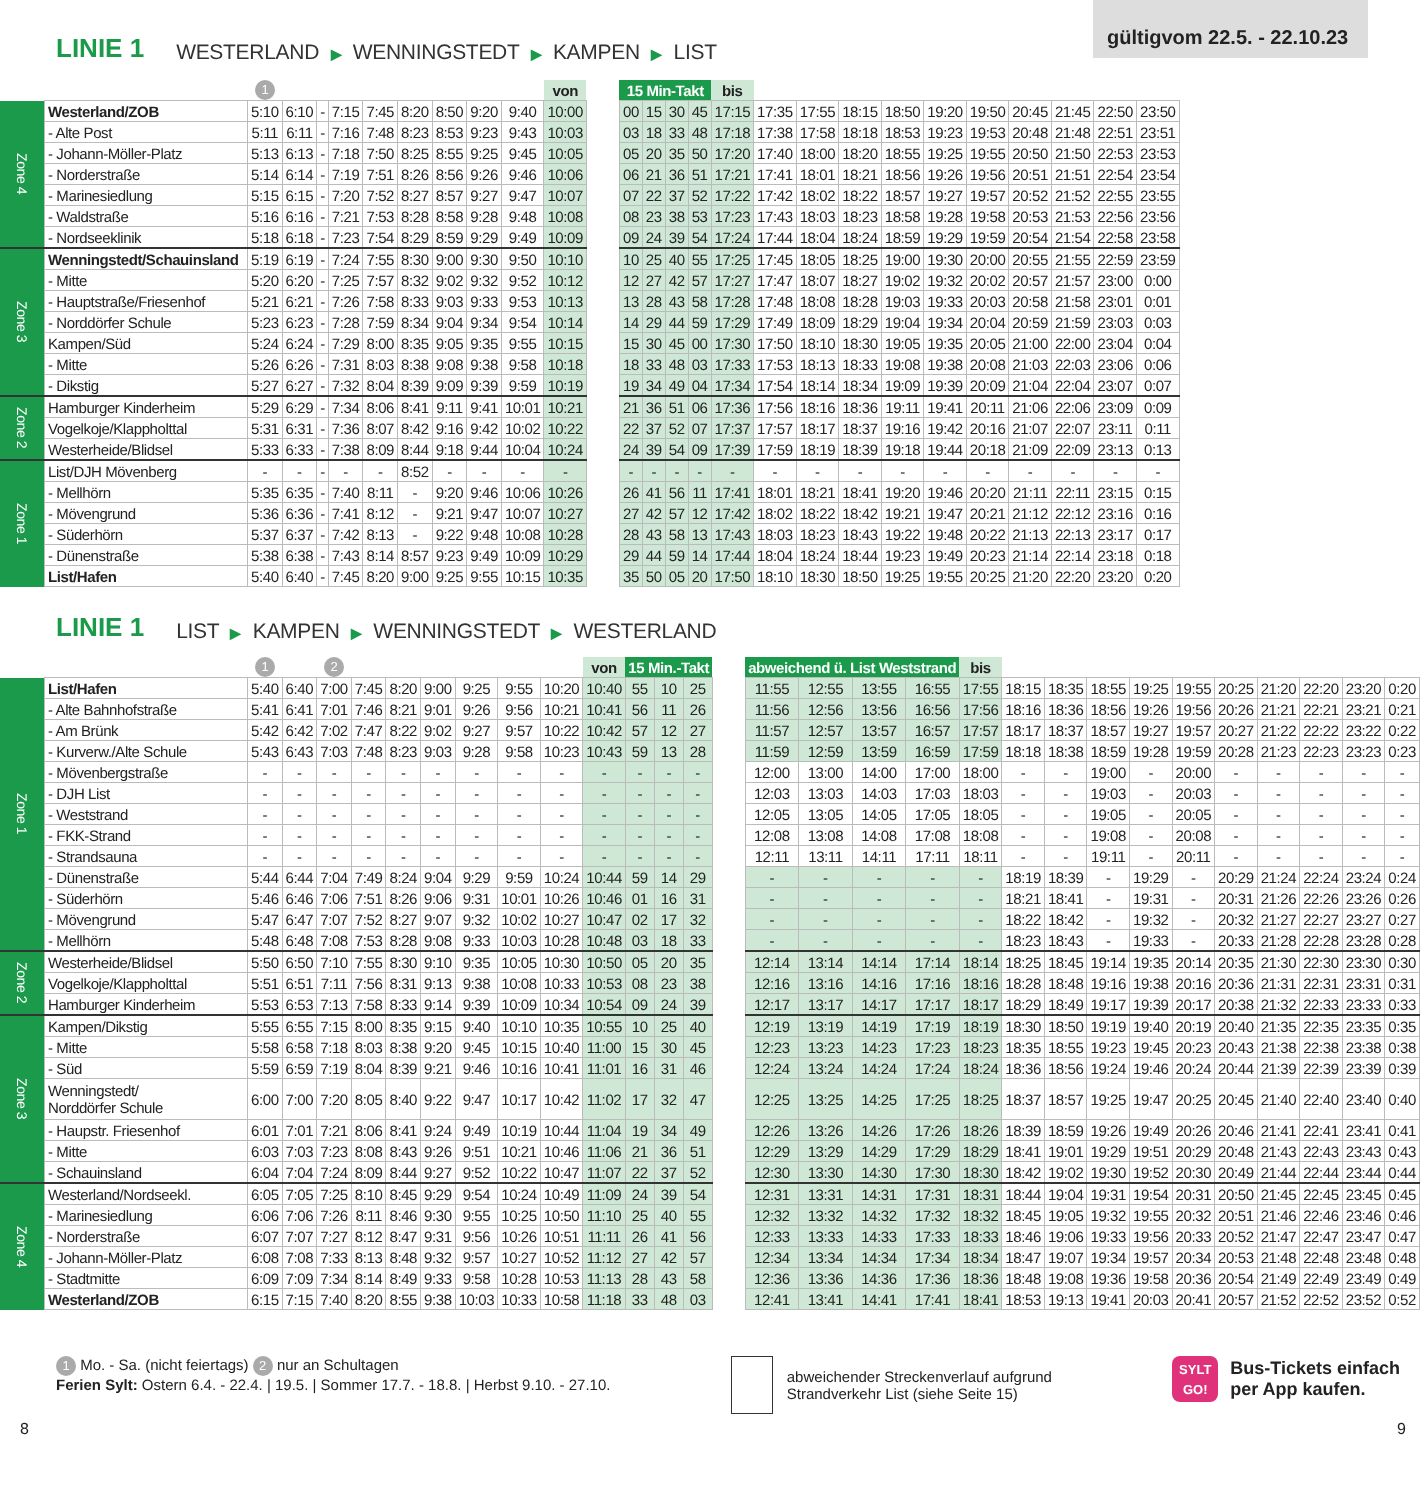gültigvom 22.5. - 22.10.23
LINIE 1 WESTERLAND ▶ WENNINGSTEDT ▶ KAMPEN ▶ LIST
| | | 1 | | | | | | | | | von |
| --- | --- | --- | --- | --- | --- | --- | --- | --- | --- | --- | --- |
| Zone 4 | Westerland/ZOB | 5:10 | 6:10 | - | 7:15 | 7:45 | 8:20 | 8:50 | 9:20 | 9:40 | 10:00 |
| | - Alte Post | 5:11 | 6:11 | - | 7:16 | 7:48 | 8:23 | 8:53 | 9:23 | 9:43 | 10:03 |
| | - Johann-Möller-Platz | 5:13 | 6:13 | - | 7:18 | 7:50 | 8:25 | 8:55 | 9:25 | 9:45 | 10:05 |
| | - Norderstraße | 5:14 | 6:14 | - | 7:19 | 7:51 | 8:26 | 8:56 | 9:26 | 9:46 | 10:06 |
| | - Marinesiedlung | 5:15 | 6:15 | - | 7:20 | 7:52 | 8:27 | 8:57 | 9:27 | 9:47 | 10:07 |
| | - Waldstraße | 5:16 | 6:16 | - | 7:21 | 7:53 | 8:28 | 8:58 | 9:28 | 9:48 | 10:08 |
| | - Nordseeklinik | 5:18 | 6:18 | - | 7:23 | 7:54 | 8:29 | 8:59 | 9:29 | 9:49 | 10:09 |
| Zone 3 | Wenningstedt/Schauinsland | 5:19 | 6:19 | - | 7:24 | 7:55 | 8:30 | 9:00 | 9:30 | 9:50 | 10:10 |
| | - Mitte | 5:20 | 6:20 | - | 7:25 | 7:57 | 8:32 | 9:02 | 9:32 | 9:52 | 10:12 |
| | - Hauptstraße/Friesenhof | 5:21 | 6:21 | - | 7:26 | 7:58 | 8:33 | 9:03 | 9:33 | 9:53 | 10:13 |
| | - Norddörfer Schule | 5:23 | 6:23 | - | 7:28 | 7:59 | 8:34 | 9:04 | 9:34 | 9:54 | 10:14 |
| | Kampen/Süd | 5:24 | 6:24 | - | 7:29 | 8:00 | 8:35 | 9:05 | 9:35 | 9:55 | 10:15 |
| | - Mitte | 5:26 | 6:26 | - | 7:31 | 8:03 | 8:38 | 9:08 | 9:38 | 9:58 | 10:18 |
| | - Dikstig | 5:27 | 6:27 | - | 7:32 | 8:04 | 8:39 | 9:09 | 9:39 | 9:59 | 10:19 |
| Zone 2 | Hamburger Kinderheim | 5:29 | 6:29 | - | 7:34 | 8:06 | 8:41 | 9:11 | 9:41 | 10:01 | 10:21 |
| | Vogelkoje/Klappholttal | 5:31 | 6:31 | - | 7:36 | 8:07 | 8:42 | 9:16 | 9:42 | 10:02 | 10:22 |
| | Westerheide/Blidsel | 5:33 | 6:33 | - | 7:38 | 8:09 | 8:44 | 9:18 | 9:44 | 10:04 | 10:24 |
| Zone 1 | List/DJH Mövenberg | - | - | - | - | - | 8:52 | - | - | - | - |
| | - Mellhörn | 5:35 | 6:35 | - | 7:40 | 8:11 | - | 9:20 | 9:46 | 10:06 | 10:26 |
| | - Mövengrund | 5:36 | 6:36 | - | 7:41 | 8:12 | - | 9:21 | 9:47 | 10:07 | 10:27 |
| | - Süderhörn | 5:37 | 6:37 | - | 7:42 | 8:13 | - | 9:22 | 9:48 | 10:08 | 10:28 |
| | - Dünenstraße | 5:38 | 6:38 | - | 7:43 | 8:14 | 8:57 | 9:23 | 9:49 | 10:09 | 10:29 |
| | List/Hafen | 5:40 | 6:40 | - | 7:45 | 8:20 | 9:00 | 9:25 | 9:55 | 10:15 | 10:35 |
| 15 Min-Takt | | | | bis | | | | | | | | | | |
| --- | --- | --- | --- | --- | --- | --- | --- | --- | --- | --- | --- | --- | --- | --- |
| 00 | 15 | 30 | 45 | 17:15 | 17:35 | 17:55 | 18:15 | 18:50 | 19:20 | 19:50 | 20:45 | 21:45 | 22:50 | 23:50 |
| 03 | 18 | 33 | 48 | 17:18 | 17:38 | 17:58 | 18:18 | 18:53 | 19:23 | 19:53 | 20:48 | 21:48 | 22:51 | 23:51 |
| 05 | 20 | 35 | 50 | 17:20 | 17:40 | 18:00 | 18:20 | 18:55 | 19:25 | 19:55 | 20:50 | 21:50 | 22:53 | 23:53 |
| 06 | 21 | 36 | 51 | 17:21 | 17:41 | 18:01 | 18:21 | 18:56 | 19:26 | 19:56 | 20:51 | 21:51 | 22:54 | 23:54 |
| 07 | 22 | 37 | 52 | 17:22 | 17:42 | 18:02 | 18:22 | 18:57 | 19:27 | 19:57 | 20:52 | 21:52 | 22:55 | 23:55 |
| 08 | 23 | 38 | 53 | 17:23 | 17:43 | 18:03 | 18:23 | 18:58 | 19:28 | 19:58 | 20:53 | 21:53 | 22:56 | 23:56 |
| 09 | 24 | 39 | 54 | 17:24 | 17:44 | 18:04 | 18:24 | 18:59 | 19:29 | 19:59 | 20:54 | 21:54 | 22:58 | 23:58 |
| 10 | 25 | 40 | 55 | 17:25 | 17:45 | 18:05 | 18:25 | 19:00 | 19:30 | 20:00 | 20:55 | 21:55 | 22:59 | 23:59 |
| 12 | 27 | 42 | 57 | 17:27 | 17:47 | 18:07 | 18:27 | 19:02 | 19:32 | 20:02 | 20:57 | 21:57 | 23:00 | 0:00 |
| 13 | 28 | 43 | 58 | 17:28 | 17:48 | 18:08 | 18:28 | 19:03 | 19:33 | 20:03 | 20:58 | 21:58 | 23:01 | 0:01 |
| 14 | 29 | 44 | 59 | 17:29 | 17:49 | 18:09 | 18:29 | 19:04 | 19:34 | 20:04 | 20:59 | 21:59 | 23:03 | 0:03 |
| 15 | 30 | 45 | 00 | 17:30 | 17:50 | 18:10 | 18:30 | 19:05 | 19:35 | 20:05 | 21:00 | 22:00 | 23:04 | 0:04 |
| 18 | 33 | 48 | 03 | 17:33 | 17:53 | 18:13 | 18:33 | 19:08 | 19:38 | 20:08 | 21:03 | 22:03 | 23:06 | 0:06 |
| 19 | 34 | 49 | 04 | 17:34 | 17:54 | 18:14 | 18:34 | 19:09 | 19:39 | 20:09 | 21:04 | 22:04 | 23:07 | 0:07 |
| 21 | 36 | 51 | 06 | 17:36 | 17:56 | 18:16 | 18:36 | 19:11 | 19:41 | 20:11 | 21:06 | 22:06 | 23:09 | 0:09 |
| 22 | 37 | 52 | 07 | 17:37 | 17:57 | 18:17 | 18:37 | 19:16 | 19:42 | 20:16 | 21:07 | 22:07 | 23:11 | 0:11 |
| 24 | 39 | 54 | 09 | 17:39 | 17:59 | 18:19 | 18:39 | 19:18 | 19:44 | 20:18 | 21:09 | 22:09 | 23:13 | 0:13 |
| - | - | - | - | - | - | - | - | - | - | - | - | - | - | - |
| 26 | 41 | 56 | 11 | 17:41 | 18:01 | 18:21 | 18:41 | 19:20 | 19:46 | 20:20 | 21:11 | 22:11 | 23:15 | 0:15 |
| 27 | 42 | 57 | 12 | 17:42 | 18:02 | 18:22 | 18:42 | 19:21 | 19:47 | 20:21 | 21:12 | 22:12 | 23:16 | 0:16 |
| 28 | 43 | 58 | 13 | 17:43 | 18:03 | 18:23 | 18:43 | 19:22 | 19:48 | 20:22 | 21:13 | 22:13 | 23:17 | 0:17 |
| 29 | 44 | 59 | 14 | 17:44 | 18:04 | 18:24 | 18:44 | 19:23 | 19:49 | 20:23 | 21:14 | 22:14 | 23:18 | 0:18 |
| 35 | 50 | 05 | 20 | 17:50 | 18:10 | 18:30 | 18:50 | 19:25 | 19:55 | 20:25 | 21:20 | 22:20 | 23:20 | 0:20 |
LINIE 1 LIST ▶ KAMPEN ▶ WENNINGSTEDT ▶ WESTERLAND
| | | 1 | | 2 | | | | | | | von | 15 Min.-Takt | | |
| --- | --- | --- | --- | --- | --- | --- | --- | --- | --- | --- | --- | --- | --- | --- |
| Zone 1 | List/Hafen | 5:40 | 6:40 | 7:00 | 7:45 | 8:20 | 9:00 | 9:25 | 9:55 | 10:20 | 10:40 | 55 | 10 | 25 |
| | - Alte Bahnhofstraße | 5:41 | 6:41 | 7:01 | 7:46 | 8:21 | 9:01 | 9:26 | 9:56 | 10:21 | 10:41 | 56 | 11 | 26 |
| | - Am Brünk | 5:42 | 6:42 | 7:02 | 7:47 | 8:22 | 9:02 | 9:27 | 9:57 | 10:22 | 10:42 | 57 | 12 | 27 |
| | - Kurverw./Alte Schule | 5:43 | 6:43 | 7:03 | 7:48 | 8:23 | 9:03 | 9:28 | 9:58 | 10:23 | 10:43 | 59 | 13 | 28 |
| | - Mövenbergstraße | - | - | - | - | - | - | - | - | - | - | - | - | - |
| | - DJH List | - | - | - | - | - | - | - | - | - | - | - | - | - |
| | - Weststrand | - | - | - | - | - | - | - | - | - | - | - | - | - |
| | - FKK-Strand | - | - | - | - | - | - | - | - | - | - | - | - | - |
| | - Strandsauna | - | - | - | - | - | - | - | - | - | - | - | - | - |
| | - Dünenstraße | 5:44 | 6:44 | 7:04 | 7:49 | 8:24 | 9:04 | 9:29 | 9:59 | 10:24 | 10:44 | 59 | 14 | 29 |
| | - Süderhörn | 5:46 | 6:46 | 7:06 | 7:51 | 8:26 | 9:06 | 9:31 | 10:01 | 10:26 | 10:46 | 01 | 16 | 31 |
| | - Mövengrund | 5:47 | 6:47 | 7:07 | 7:52 | 8:27 | 9:07 | 9:32 | 10:02 | 10:27 | 10:47 | 02 | 17 | 32 |
| | - Mellhörn | 5:48 | 6:48 | 7:08 | 7:53 | 8:28 | 9:08 | 9:33 | 10:03 | 10:28 | 10:48 | 03 | 18 | 33 |
| Zone 2 | Westerheide/Blidsel | 5:50 | 6:50 | 7:10 | 7:55 | 8:30 | 9:10 | 9:35 | 10:05 | 10:30 | 10:50 | 05 | 20 | 35 |
| | Vogelkoje/Klappholttal | 5:51 | 6:51 | 7:11 | 7:56 | 8:31 | 9:13 | 9:38 | 10:08 | 10:33 | 10:53 | 08 | 23 | 38 |
| | Hamburger Kinderheim | 5:53 | 6:53 | 7:13 | 7:58 | 8:33 | 9:14 | 9:39 | 10:09 | 10:34 | 10:54 | 09 | 24 | 39 |
| Zone 3 | Kampen/Dikstig | 5:55 | 6:55 | 7:15 | 8:00 | 8:35 | 9:15 | 9:40 | 10:10 | 10:35 | 10:55 | 10 | 25 | 40 |
| | - Mitte | 5:58 | 6:58 | 7:18 | 8:03 | 8:38 | 9:20 | 9:45 | 10:15 | 10:40 | 11:00 | 15 | 30 | 45 |
| | - Süd | 5:59 | 6:59 | 7:19 | 8:04 | 8:39 | 9:21 | 9:46 | 10:16 | 10:41 | 11:01 | 16 | 31 | 46 |
| | Wenningstedt/ Norddörfer Schule | 6:00 | 7:00 | 7:20 | 8:05 | 8:40 | 9:22 | 9:47 | 10:17 | 10:42 | 11:02 | 17 | 32 | 47 |
| | - Haupstr. Friesenhof | 6:01 | 7:01 | 7:21 | 8:06 | 8:41 | 9:24 | 9:49 | 10:19 | 10:44 | 11:04 | 19 | 34 | 49 |
| | - Mitte | 6:03 | 7:03 | 7:23 | 8:08 | 8:43 | 9:26 | 9:51 | 10:21 | 10:46 | 11:06 | 21 | 36 | 51 |
| | - Schauinsland | 6:04 | 7:04 | 7:24 | 8:09 | 8:44 | 9:27 | 9:52 | 10:22 | 10:47 | 11:07 | 22 | 37 | 52 |
| Zone 4 | Westerland/Nordseekl. | 6:05 | 7:05 | 7:25 | 8:10 | 8:45 | 9:29 | 9:54 | 10:24 | 10:49 | 11:09 | 24 | 39 | 54 |
| | - Marinesiedlung | 6:06 | 7:06 | 7:26 | 8:11 | 8:46 | 9:30 | 9:55 | 10:25 | 10:50 | 11:10 | 25 | 40 | 55 |
| | - Norderstraße | 6:07 | 7:07 | 7:27 | 8:12 | 8:47 | 9:31 | 9:56 | 10:26 | 10:51 | 11:11 | 26 | 41 | 56 |
| | - Johann-Möller-Platz | 6:08 | 7:08 | 7:33 | 8:13 | 8:48 | 9:32 | 9:57 | 10:27 | 10:52 | 11:12 | 27 | 42 | 57 |
| | - Stadtmitte | 6:09 | 7:09 | 7:34 | 8:14 | 8:49 | 9:33 | 9:58 | 10:28 | 10:53 | 11:13 | 28 | 43 | 58 |
| | Westerland/ZOB | 6:15 | 7:15 | 7:40 | 8:20 | 8:55 | 9:38 | 10:03 | 10:33 | 10:58 | 11:18 | 33 | 48 | 03 |
| abweichend ü. List Weststrand | | | | bis | | | | | | | | | | |
| --- | --- | --- | --- | --- | --- | --- | --- | --- | --- | --- | --- | --- | --- | --- |
| 11:55 | 12:55 | 13:55 | 16:55 | 17:55 | 18:15 | 18:35 | 18:55 | 19:25 | 19:55 | 20:25 | 21:20 | 22:20 | 23:20 | 0:20 |
| 11:56 | 12:56 | 13:56 | 16:56 | 17:56 | 18:16 | 18:36 | 18:56 | 19:26 | 19:56 | 20:26 | 21:21 | 22:21 | 23:21 | 0:21 |
| 11:57 | 12:57 | 13:57 | 16:57 | 17:57 | 18:17 | 18:37 | 18:57 | 19:27 | 19:57 | 20:27 | 21:22 | 22:22 | 23:22 | 0:22 |
| 11:59 | 12:59 | 13:59 | 16:59 | 17:59 | 18:18 | 18:38 | 18:59 | 19:28 | 19:59 | 20:28 | 21:23 | 22:23 | 23:23 | 0:23 |
| 12:00 | 13:00 | 14:00 | 17:00 | 18:00 | - | - | 19:00 | - | 20:00 | - | - | - | - | - |
| 12:03 | 13:03 | 14:03 | 17:03 | 18:03 | - | - | 19:03 | - | 20:03 | - | - | - | - | - |
| 12:05 | 13:05 | 14:05 | 17:05 | 18:05 | - | - | 19:05 | - | 20:05 | - | - | - | - | - |
| 12:08 | 13:08 | 14:08 | 17:08 | 18:08 | - | - | 19:08 | - | 20:08 | - | - | - | - | - |
| 12:11 | 13:11 | 14:11 | 17:11 | 18:11 | - | - | 19:11 | - | 20:11 | - | - | - | - | - |
| - | - | - | - | - | 18:19 | 18:39 | - | 19:29 | - | 20:29 | 21:24 | 22:24 | 23:24 | 0:24 |
| - | - | - | - | - | 18:21 | 18:41 | - | 19:31 | - | 20:31 | 21:26 | 22:26 | 23:26 | 0:26 |
| - | - | - | - | - | 18:22 | 18:42 | - | 19:32 | - | 20:32 | 21:27 | 22:27 | 23:27 | 0:27 |
| - | - | - | - | - | 18:23 | 18:43 | - | 19:33 | - | 20:33 | 21:28 | 22:28 | 23:28 | 0:28 |
| 12:14 | 13:14 | 14:14 | 17:14 | 18:14 | 18:25 | 18:45 | 19:14 | 19:35 | 20:14 | 20:35 | 21:30 | 22:30 | 23:30 | 0:30 |
| 12:16 | 13:16 | 14:16 | 17:16 | 18:16 | 18:28 | 18:48 | 19:16 | 19:38 | 20:16 | 20:36 | 21:31 | 22:31 | 23:31 | 0:31 |
| 12:17 | 13:17 | 14:17 | 17:17 | 18:17 | 18:29 | 18:49 | 19:17 | 19:39 | 20:17 | 20:38 | 21:32 | 22:33 | 23:33 | 0:33 |
| 12:19 | 13:19 | 14:19 | 17:19 | 18:19 | 18:30 | 18:50 | 19:19 | 19:40 | 20:19 | 20:40 | 21:35 | 22:35 | 23:35 | 0:35 |
| 12:23 | 13:23 | 14:23 | 17:23 | 18:23 | 18:35 | 18:55 | 19:23 | 19:45 | 20:23 | 20:43 | 21:38 | 22:38 | 23:38 | 0:38 |
| 12:24 | 13:24 | 14:24 | 17:24 | 18:24 | 18:36 | 18:56 | 19:24 | 19:46 | 20:24 | 20:44 | 21:39 | 22:39 | 23:39 | 0:39 |
| 12:25 | 13:25 | 14:25 | 17:25 | 18:25 | 18:37 | 18:57 | 19:25 | 19:47 | 20:25 | 20:45 | 21:40 | 22:40 | 23:40 | 0:40 |
| 12:26 | 13:26 | 14:26 | 17:26 | 18:26 | 18:39 | 18:59 | 19:26 | 19:49 | 20:26 | 20:46 | 21:41 | 22:41 | 23:41 | 0:41 |
| 12:29 | 13:29 | 14:29 | 17:29 | 18:29 | 18:41 | 19:01 | 19:29 | 19:51 | 20:29 | 20:48 | 21:43 | 22:43 | 23:43 | 0:43 |
| 12:30 | 13:30 | 14:30 | 17:30 | 18:30 | 18:42 | 19:02 | 19:30 | 19:52 | 20:30 | 20:49 | 21:44 | 22:44 | 23:44 | 0:44 |
| 12:31 | 13:31 | 14:31 | 17:31 | 18:31 | 18:44 | 19:04 | 19:31 | 19:54 | 20:31 | 20:50 | 21:45 | 22:45 | 23:45 | 0:45 |
| 12:32 | 13:32 | 14:32 | 17:32 | 18:32 | 18:45 | 19:05 | 19:32 | 19:55 | 20:32 | 20:51 | 21:46 | 22:46 | 23:46 | 0:46 |
| 12:33 | 13:33 | 14:33 | 17:33 | 18:33 | 18:46 | 19:06 | 19:33 | 19:56 | 20:33 | 20:52 | 21:47 | 22:47 | 23:47 | 0:47 |
| 12:34 | 13:34 | 14:34 | 17:34 | 18:34 | 18:47 | 19:07 | 19:34 | 19:57 | 20:34 | 20:53 | 21:48 | 22:48 | 23:48 | 0:48 |
| 12:36 | 13:36 | 14:36 | 17:36 | 18:36 | 18:48 | 19:08 | 19:36 | 19:58 | 20:36 | 20:54 | 21:49 | 22:49 | 23:49 | 0:49 |
| 12:41 | 13:41 | 14:41 | 17:41 | 18:41 | 18:53 | 19:13 | 19:41 | 20:03 | 20:41 | 20:57 | 21:52 | 22:52 | 23:52 | 0:52 |
1 Mo. - Sa. (nicht feiertags) 2 nur an Schultagen
Ferien Sylt: Ostern 6.4. - 22.4. | 19.5. | Sommer 17.7. - 18.8. | Herbst 9.10. - 27.10.
abweichender Streckenverlauf aufgrund
Strandverkehr List (siehe Seite 15)
SYLT
GO! Bus-Tickets einfach
per App kaufen.
8 9